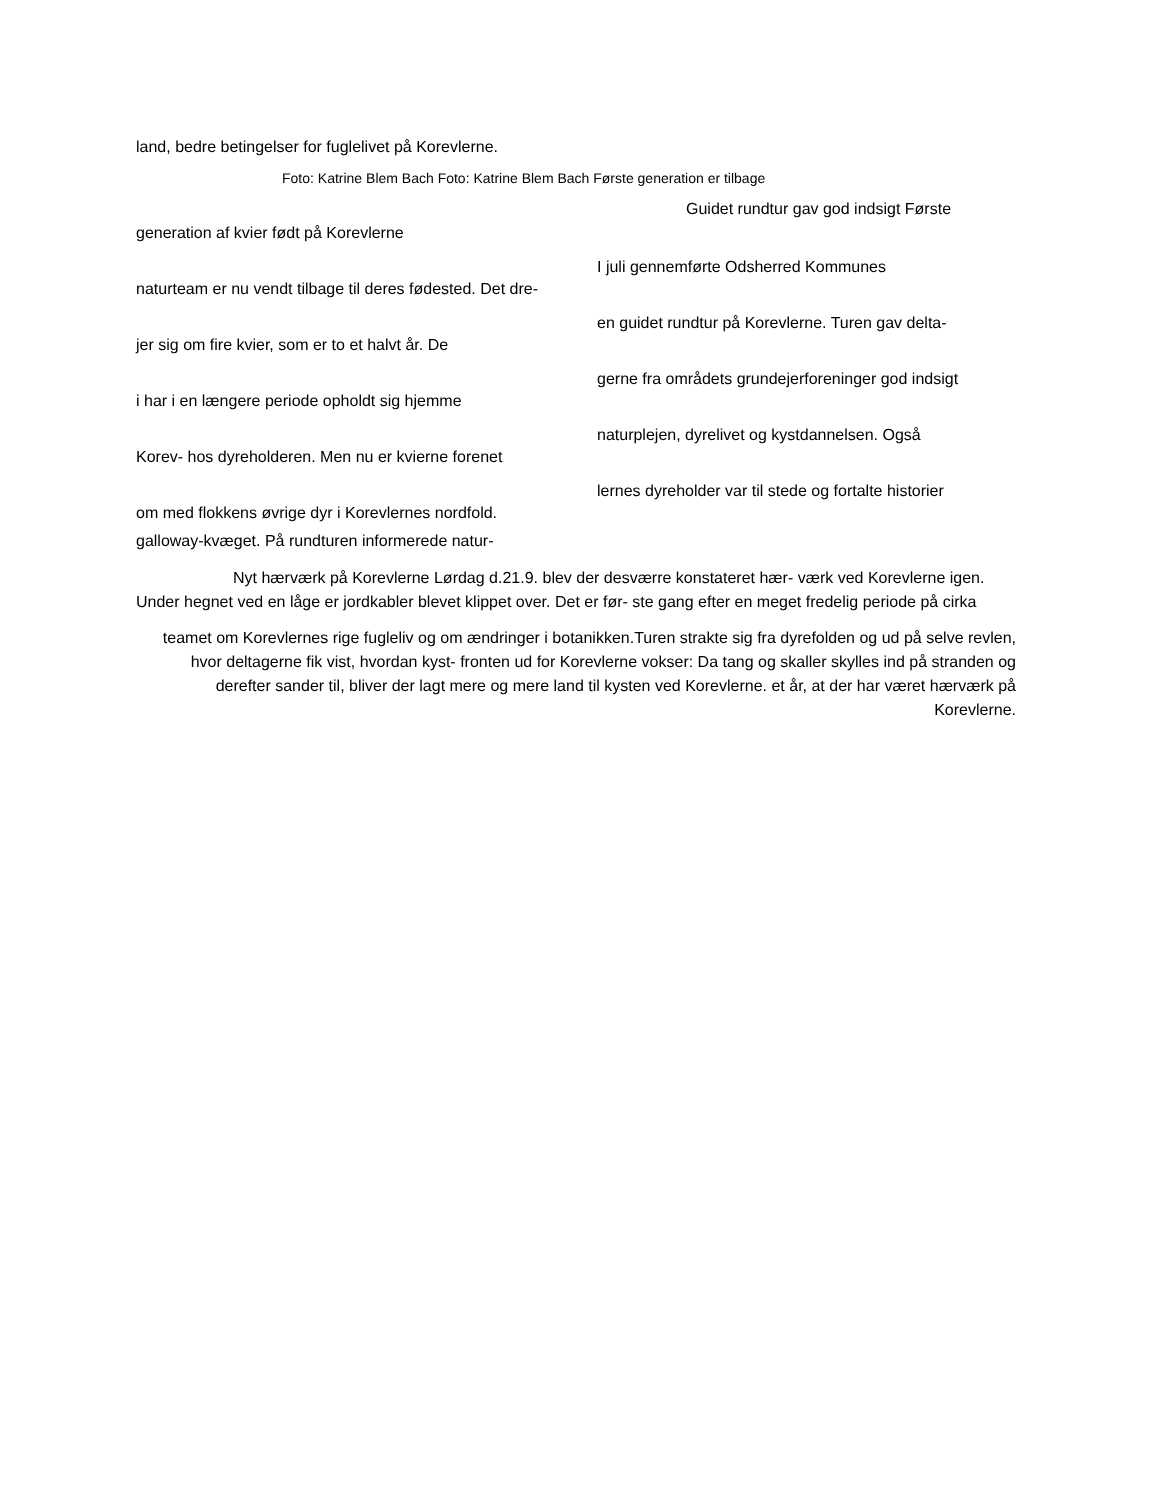land, bedre betingelser for fuglelivet på Korevlerne.
Foto: Katrine Blem Bach Foto: Katrine Blem Bach Første generation er tilbage
Guidet rundtur gav god indsigt Første
generation af kvier født på Korevlerne
I juli gennemførte Odsherred Kommunes
naturteam er nu vendt tilbage til deres fødested. Det dre-
en guidet rundtur på Korevlerne. Turen gav delta-
jer sig om fire kvier, som er to et halvt år. De
gerne fra områdets grundejerforeninger god indsigt
i har i en længere periode opholdt sig hjemme
naturplejen, dyrelivet og kystdannelsen. Også
Korev- hos dyreholderen. Men nu er kvierne forenet
lernes dyreholder var til stede og fortalte historier
om med flokkens øvrige dyr i Korevlernes nordfold.
galloway-kvæget. På rundturen informerede natur-
Nyt hærværk på Korevlerne Lørdag d.21.9. blev der desværre konstateret hær- værk ved Korevlerne igen. Under hegnet ved en låge er jordkabler blevet klippet over. Det er før- ste gang efter en meget fredelig periode på cirka
teamet om Korevlernes rige fugleliv og om ændringer i botanikken.Turen strakte sig fra dyrefolden og ud på selve revlen, hvor deltagerne fik vist, hvordan kyst- fronten ud for Korevlerne vokser: Da tang og skaller skylles ind på stranden og derefter sander til, bliver der lagt mere og mere land til kysten ved Korevlerne. et år, at der har været hærværk på Korevlerne.